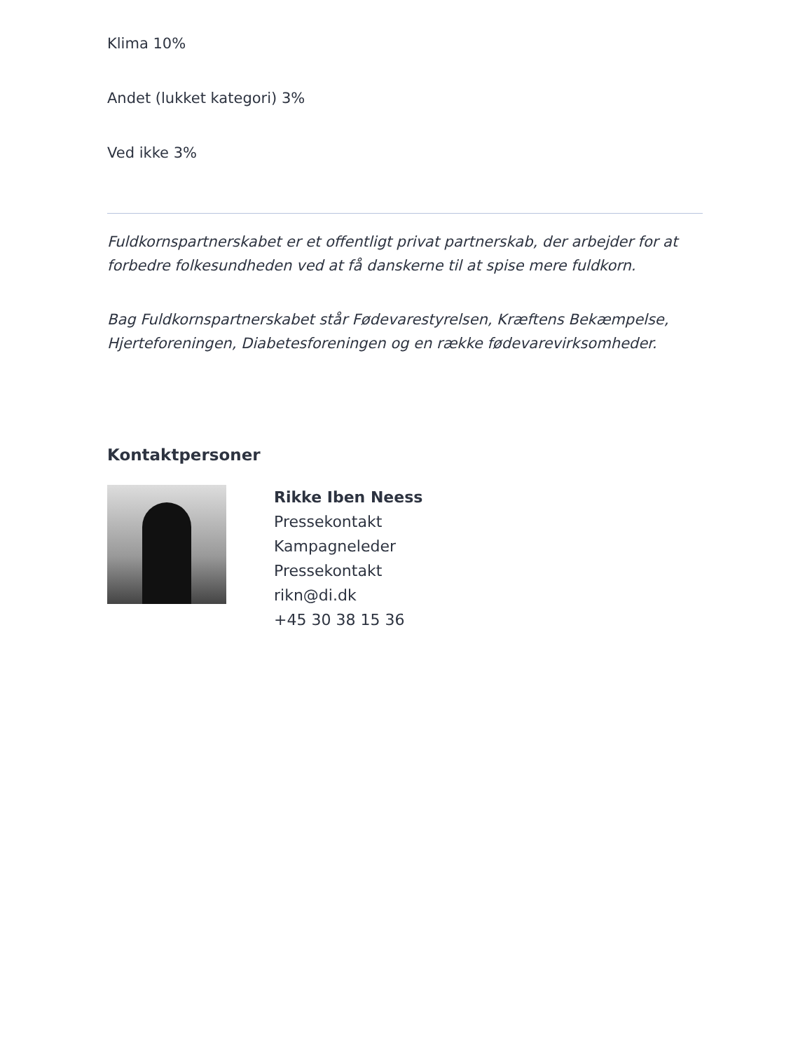Klima 10%
Andet (lukket kategori) 3%
Ved ikke 3%
Fuldkornspartnerskabet er et offentligt privat partnerskab, der arbejder for at forbedre folkesundheden ved at få danskerne til at spise mere fuldkorn.
Bag Fuldkornspartnerskabet står Fødevarestyrelsen, Kræftens Bekæmpelse, Hjerteforeningen, Diabetesforeningen og en række fødevarevirksomheder.
Kontaktpersoner
Rikke Iben Neess
Pressekontakt
Kampagneleder
Pressekontakt
rikn@di.dk
+45 30 38 15 36